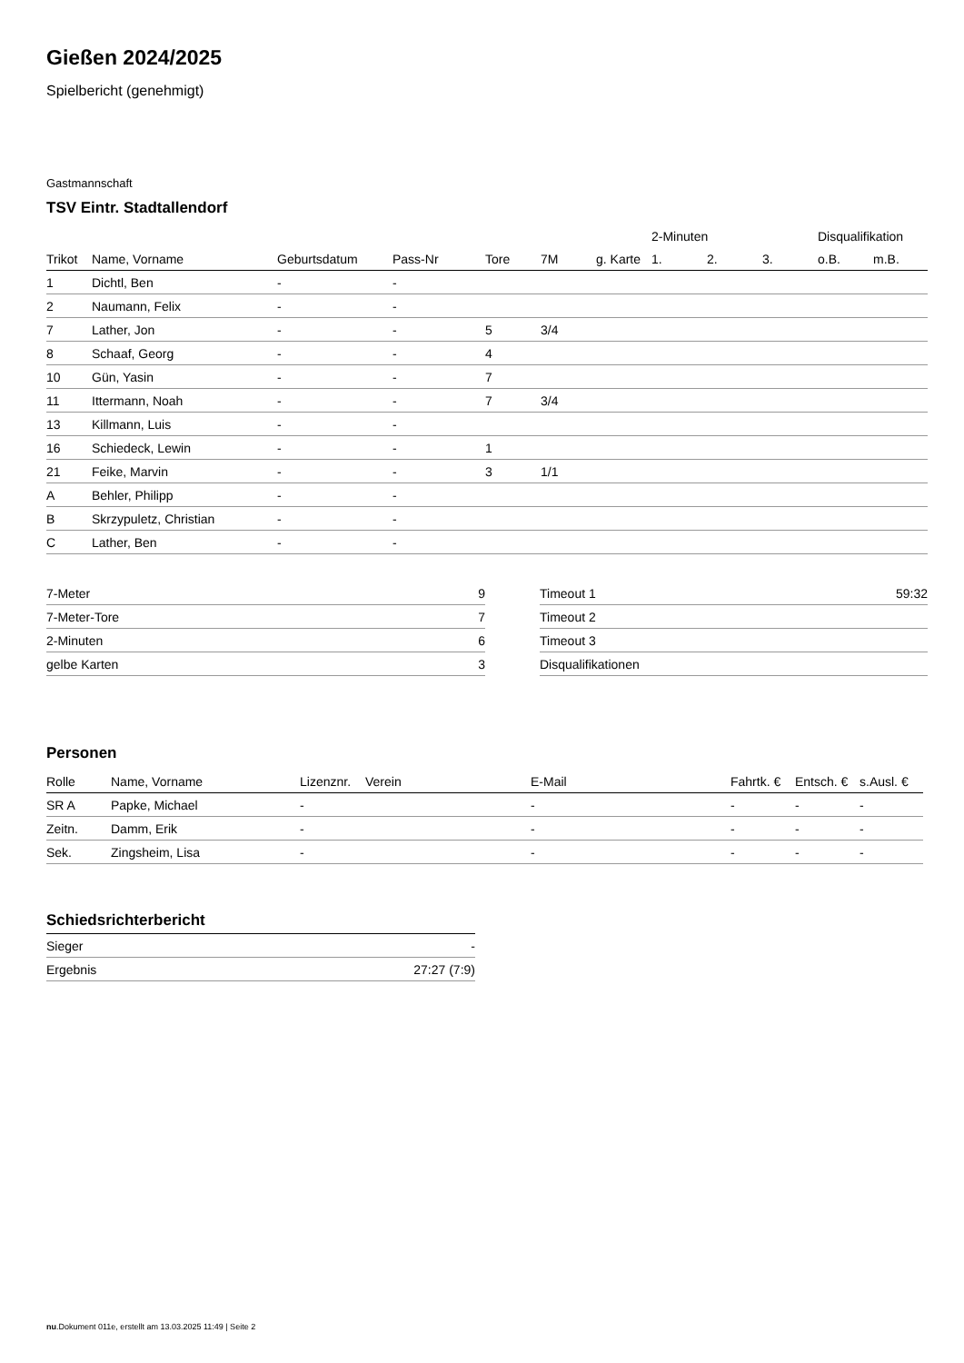Gießen 2024/2025
Spielbericht (genehmigt)
Gastmannschaft
TSV Eintr. Stadtallendorf
| | | | | | | | 2-Minuten | | | Disqualifikation | |
| --- | --- | --- | --- | --- | --- | --- | --- | --- | --- | --- | --- |
| Trikot | Name, Vorname | Geburtsdatum | Pass-Nr | Tore | 7M | g. Karte | 1. | 2. | 3. | o.B. | m.B. |
| 1 | Dichtl, Ben | - | - | | | | | | | | |
| 2 | Naumann, Felix | - | - | | | | | | | | |
| 7 | Lather, Jon | - | - | 5 | 3/4 | | | | | | |
| 8 | Schaaf, Georg | - | - | 4 | | | | | | | |
| 10 | Gün, Yasin | - | - | 7 | | | | | | | |
| 11 | Ittermann, Noah | - | - | 7 | 3/4 | | | | | | |
| 13 | Killmann, Luis | - | - | | | | | | | | |
| 16 | Schiedeck, Lewin | - | - | 1 | | | | | | | |
| 21 | Feike, Marvin | - | - | 3 | 1/1 | | | | | | |
| A | Behler, Philipp | - | - | | | | | | | | |
| B | Skrzypuletz, Christian | - | - | | | | | | | | |
| C | Lather, Ben | - | - | | | | | | | | |
| 7-Meter | 9 |
| 7-Meter-Tore | 7 |
| 2-Minuten | 6 |
| gelbe Karten | 3 |
| Timeout 1 | 59:32 |
| Timeout 2 | |
| Timeout 3 | |
| Disqualifikationen | |
Personen
| Rolle | Name, Vorname | Lizenznr. | Verein | E-Mail | Fahrtk. € | Entsch. € | s.Ausl. € |
| --- | --- | --- | --- | --- | --- | --- | --- |
| SR A | Papke, Michael | - | | - | - | - | - |
| Zeitn. | Damm, Erik | - | | - | - | - | - |
| Sek. | Zingsheim, Lisa | - | | - | - | - | - |
Schiedsrichterbericht
| Sieger | - |
| Ergebnis | 27:27 (7:9) |
nu.Dokument 011e, erstellt am 13.03.2025 11:49 | Seite 2